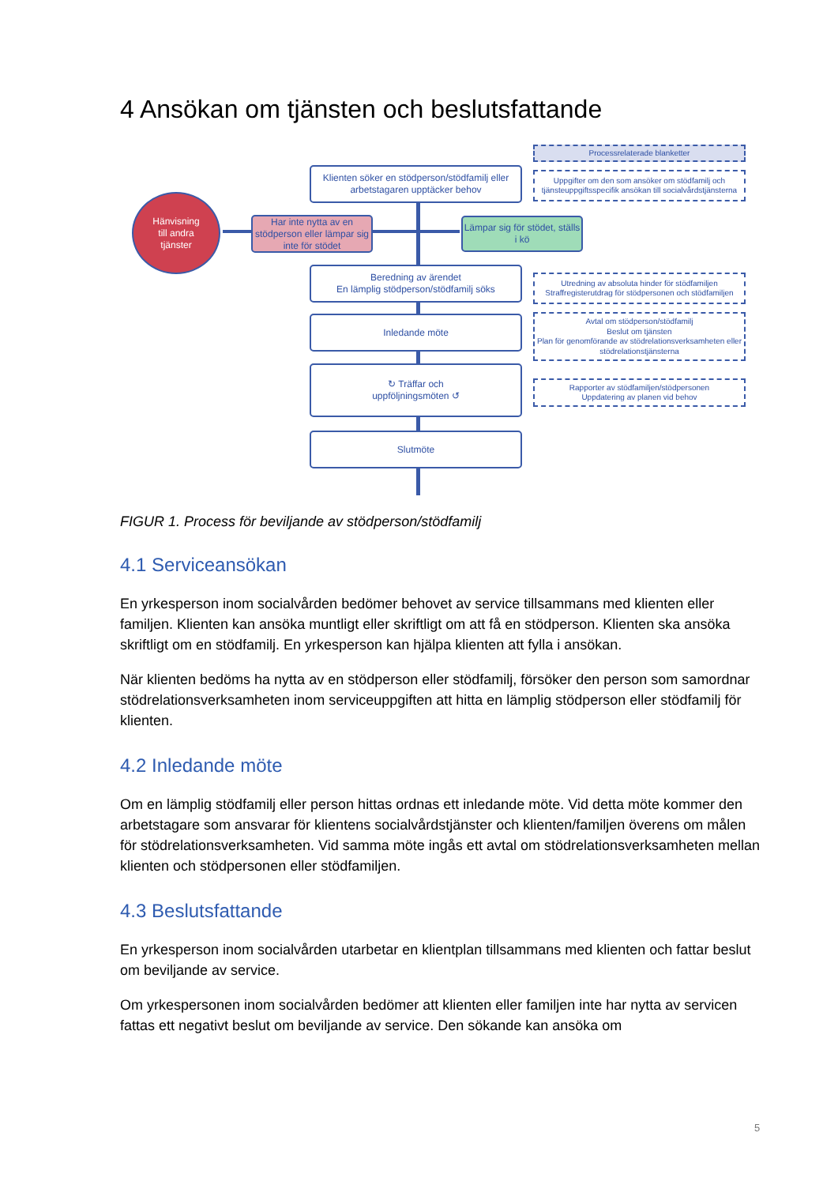4 Ansökan om tjänsten och beslutsfattande
Klienten söker en stödperson/stödfamilj eller arbetstagaren upptäcker behov
Hänvisning
till andra
tjänster
Har inte nytta av en stödperson eller lämpar sig inte för stödet
Lämpar sig för stödet, ställs i kö
Beredning av ärendet
En lämplig stödperson/stödfamilj söks
Inledande möte
↻ Träffar och
uppföljningsmöten ↺
Slutmöte
Processrelaterade blanketter
Uppgifter om den som ansöker om stödfamilj och tjänsteuppgiftsspecifik ansökan till socialvårdstjänsterna
Utredning av absoluta hinder för stödfamiljen
Straffregisterutdrag för stödpersonen och stödfamiljen
Avtal om stödperson/stödfamilj
Beslut om tjänsten
Plan för genomförande av stödrelationsverksamheten eller stödrelationstjänsterna
Rapporter av stödfamiljen/stödpersonen
Uppdatering av planen vid behov
FIGUR 1. Process för beviljande av stödperson/stödfamilj
4.1 Serviceansökan
En yrkesperson inom socialvården bedömer behovet av service tillsammans med klienten eller familjen. Klienten kan ansöka muntligt eller skriftligt om att få en stödperson. Klienten ska ansöka skriftligt om en stödfamilj. En yrkesperson kan hjälpa klienten att fylla i ansökan.
När klienten bedöms ha nytta av en stödperson eller stödfamilj, försöker den person som samordnar stödrelationsverksamheten inom serviceuppgiften att hitta en lämplig stödperson eller stödfamilj för klienten.
4.2 Inledande möte
Om en lämplig stödfamilj eller person hittas ordnas ett inledande möte. Vid detta möte kommer den arbetstagare som ansvarar för klientens socialvårdstjänster och klienten/familjen överens om målen för stödrelationsverksamheten. Vid samma möte ingås ett avtal om stödrelationsverksamheten mellan klienten och stödpersonen eller stödfamiljen.
4.3 Beslutsfattande
En yrkesperson inom socialvården utarbetar en klientplan tillsammans med klienten och fattar beslut om beviljande av service.
Om yrkespersonen inom socialvården bedömer att klienten eller familjen inte har nytta av servicen fattas ett negativt beslut om beviljande av service. Den sökande kan ansöka om
5